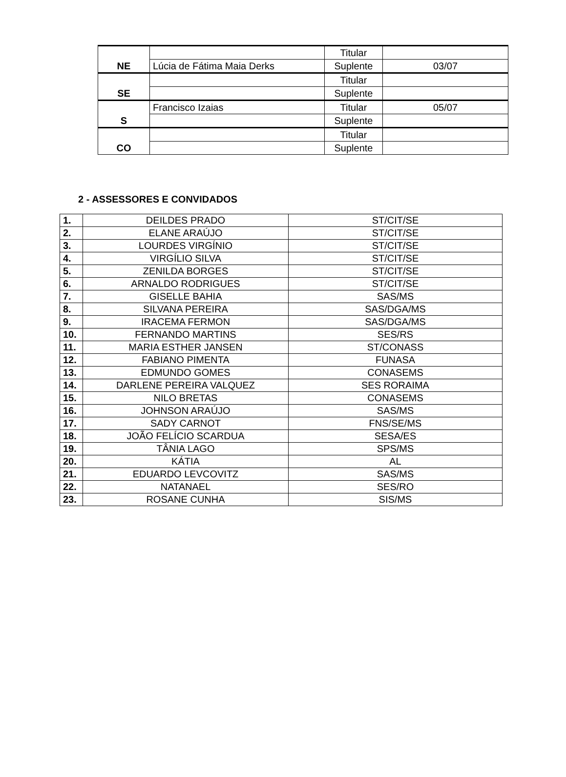| NE | | Titular | |
| | Lúcia de Fátima Maia Derks | Suplente | 03/07 |
| SE | | Titular | |
| | | Suplente | |
| S | Francisco Izaias | Titular | 05/07 |
| | | Suplente | |
| CO | | Titular | |
| | | Suplente | |
2 - ASSESSORES E CONVIDADOS
| 1. | DEILDES PRADO | ST/CIT/SE |
| 2. | ELANE ARAÚJO | ST/CIT/SE |
| 3. | LOURDES VIRGÍNIO | ST/CIT/SE |
| 4. | VIRGÍLIO SILVA | ST/CIT/SE |
| 5. | ZENILDA BORGES | ST/CIT/SE |
| 6. | ARNALDO RODRIGUES | ST/CIT/SE |
| 7. | GISELLE BAHIA | SAS/MS |
| 8. | SILVANA PEREIRA | SAS/DGA/MS |
| 9. | IRACEMA FERMON | SAS/DGA/MS |
| 10. | FERNANDO MARTINS | SES/RS |
| 11. | MARIA ESTHER JANSEN | ST/CONASS |
| 12. | FABIANO PIMENTA | FUNASA |
| 13. | EDMUNDO GOMES | CONASEMS |
| 14. | DARLENE PEREIRA VALQUEZ | SES RORAIMA |
| 15. | NILO BRETAS | CONASEMS |
| 16. | JOHNSON ARAÚJO | SAS/MS |
| 17. | SADY CARNOT | FNS/SE/MS |
| 18. | JOÃO FELÍCIO SCARDUA | SESA/ES |
| 19. | TÂNIA LAGO | SPS/MS |
| 20. | KÁTIA | AL |
| 21. | EDUARDO LEVCOVITZ | SAS/MS |
| 22. | NATANAEL | SES/RO |
| 23. | ROSANE CUNHA | SIS/MS |